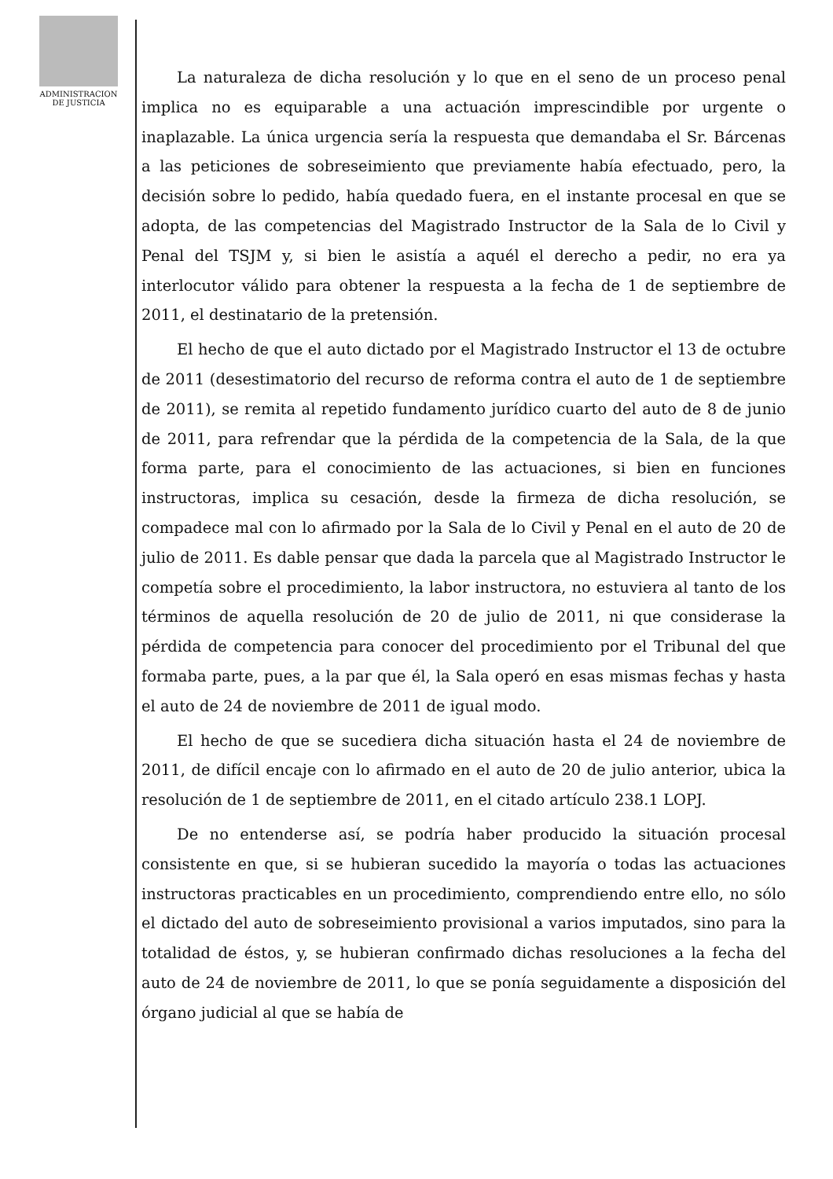ADMINISTRACION
DE JUSTICIA
La naturaleza de dicha resolución y lo que en el seno de un proceso penal implica no es equiparable a una actuación imprescindible por urgente o inaplazable. La única urgencia sería la respuesta que demandaba el Sr. Bárcenas a las peticiones de sobreseimiento que previamente había efectuado, pero, la decisión sobre lo pedido, había quedado fuera, en el instante procesal en que se adopta, de las competencias del Magistrado Instructor de la Sala de lo Civil y Penal del TSJM y, si bien le asistía a aquél el derecho a pedir, no era ya interlocutor válido para obtener la respuesta a la fecha de 1 de septiembre de 2011, el destinatario de la pretensión.
El hecho de que el auto dictado por el Magistrado Instructor el 13 de octubre de 2011 (desestimatorio del recurso de reforma contra el auto de 1 de septiembre de 2011), se remita al repetido fundamento jurídico cuarto del auto de 8 de junio de 2011, para refrendar que la pérdida de la competencia de la Sala, de la que forma parte, para el conocimiento de las actuaciones, si bien en funciones instructoras, implica su cesación, desde la firmeza de dicha resolución, se compadece mal con lo afirmado por la Sala de lo Civil y Penal en el auto de 20 de julio de 2011. Es dable pensar que dada la parcela que al Magistrado Instructor le competía sobre el procedimiento, la labor instructora, no estuviera al tanto de los términos de aquella resolución de 20 de julio de 2011, ni que considerase la pérdida de competencia para conocer del procedimiento por el Tribunal del que formaba parte, pues, a la par que él, la Sala operó en esas mismas fechas y hasta el auto de 24 de noviembre de 2011 de igual modo.
El hecho de que se sucediera dicha situación hasta el 24 de noviembre de 2011, de difícil encaje con lo afirmado en el auto de 20 de julio anterior, ubica la resolución de 1 de septiembre de 2011, en el citado artículo 238.1 LOPJ.
De no entenderse así, se podría haber producido la situación procesal consistente en que, si se hubieran sucedido la mayoría o todas las actuaciones instructoras practicables en un procedimiento, comprendiendo entre ello, no sólo el dictado del auto de sobreseimiento provisional a varios imputados, sino para la totalidad de éstos, y, se hubieran confirmado dichas resoluciones a la fecha del auto de 24 de noviembre de 2011, lo que se ponía seguidamente a disposición del órgano judicial al que se había de